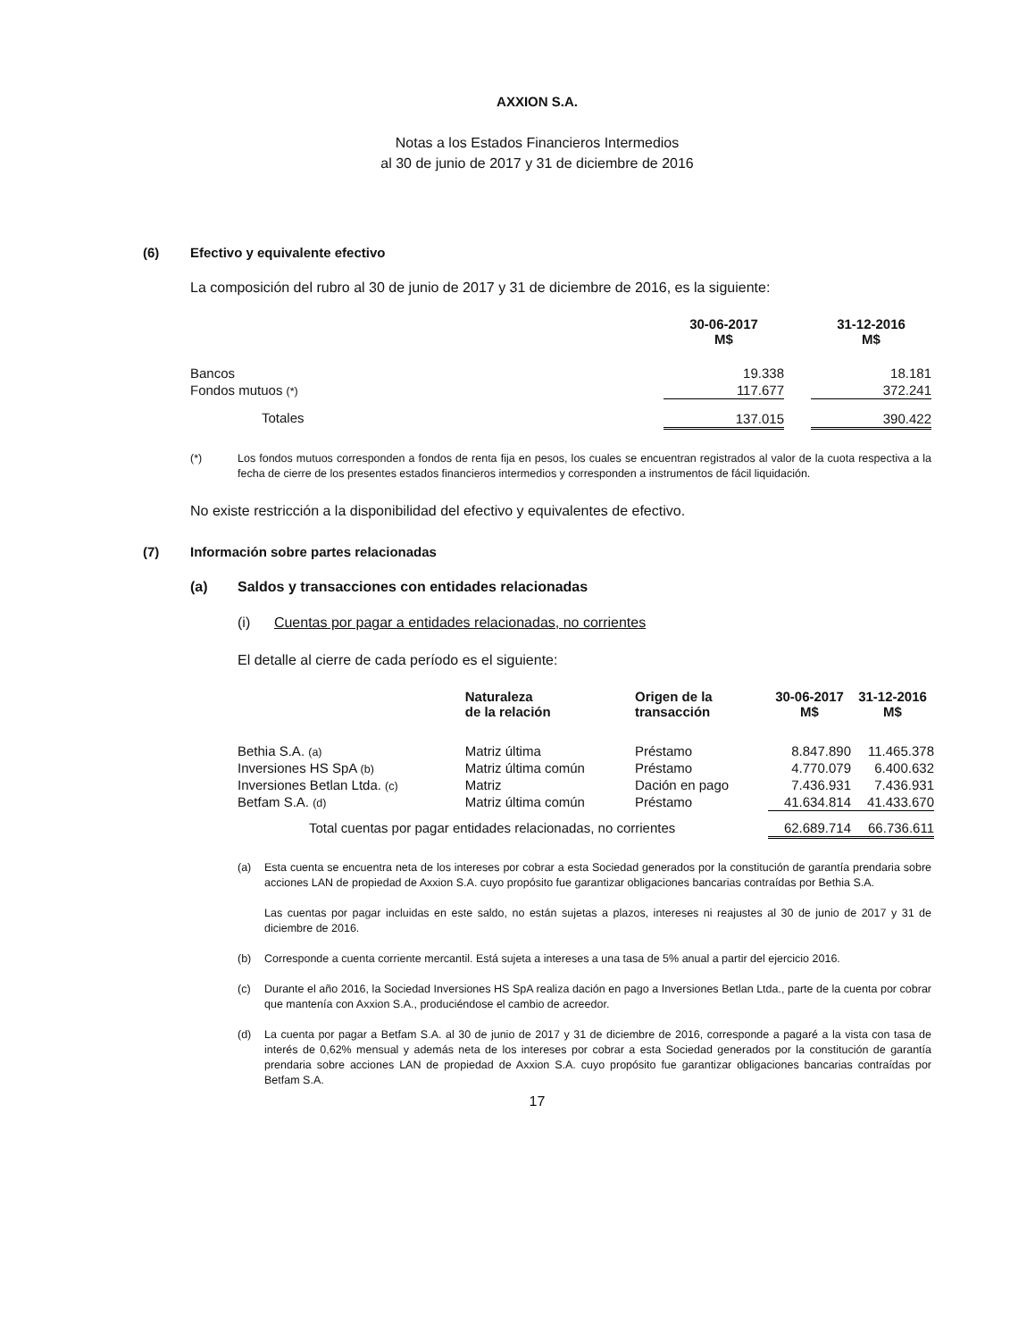AXXION S.A.
Notas a los Estados Financieros Intermedios
al 30 de junio de 2017 y 31 de diciembre de 2016
(6) Efectivo y equivalente efectivo
La composición del rubro al 30 de junio de 2017 y 31 de diciembre de 2016, es la siguiente:
| | 30-06-2017 M$ | | 31-12-2016 M$ |
| --- | --- | --- | --- |
| Bancos | 19.338 | | 18.181 |
| Fondos mutuos (*) | 117.677 | | 372.241 |
| Totales | 137.015 | | 390.422 |
(*) Los fondos mutuos corresponden a fondos de renta fija en pesos, los cuales se encuentran registrados al valor de la cuota respectiva a la fecha de cierre de los presentes estados financieros intermedios y corresponden a instrumentos de fácil liquidación.
No existe restricción a la disponibilidad del efectivo y equivalentes de efectivo.
(7) Información sobre partes relacionadas
(a) Saldos y transacciones con entidades relacionadas
(i) Cuentas por pagar a entidades relacionadas, no corrientes
El detalle al cierre de cada período es el siguiente:
| | Naturaleza de la relación | Origen de la transacción | 30-06-2017 M$ | 31-12-2016 M$ |
| --- | --- | --- | --- | --- |
| Bethia S.A. (a) | Matriz última | Préstamo | 8.847.890 | 11.465.378 |
| Inversiones HS SpA (b) | Matriz última común | Préstamo | 4.770.079 | 6.400.632 |
| Inversiones Betlan Ltda. (c) | Matriz | Dación en pago | 7.436.931 | 7.436.931 |
| Betfam S.A. (d) | Matriz última común | Préstamo | 41.634.814 | 41.433.670 |
| Total cuentas por pagar entidades relacionadas, no corrientes | | | 62.689.714 | 66.736.611 |
(a) Esta cuenta se encuentra neta de los intereses por cobrar a esta Sociedad generados por la constitución de garantía prendaria sobre acciones LAN de propiedad de Axxion S.A. cuyo propósito fue garantizar obligaciones bancarias contraídas por Bethia S.A.
Las cuentas por pagar incluidas en este saldo, no están sujetas a plazos, intereses ni reajustes al 30 de junio de 2017 y 31 de diciembre de 2016.
(b) Corresponde a cuenta corriente mercantil. Está sujeta a intereses a una tasa de 5% anual a partir del ejercicio 2016.
(c) Durante el año 2016, la Sociedad Inversiones HS SpA realiza dación en pago a Inversiones Betlan Ltda., parte de la cuenta por cobrar que mantenía con Axxion S.A., produciéndose el cambio de acreedor.
(d) La cuenta por pagar a Betfam S.A. al 30 de junio de 2017 y 31 de diciembre de 2016, corresponde a pagaré a la vista con tasa de interés de 0,62% mensual y además neta de los intereses por cobrar a esta Sociedad generados por la constitución de garantía prendaria sobre acciones LAN de propiedad de Axxion S.A. cuyo propósito fue garantizar obligaciones bancarias contraídas por Betfam S.A.
17